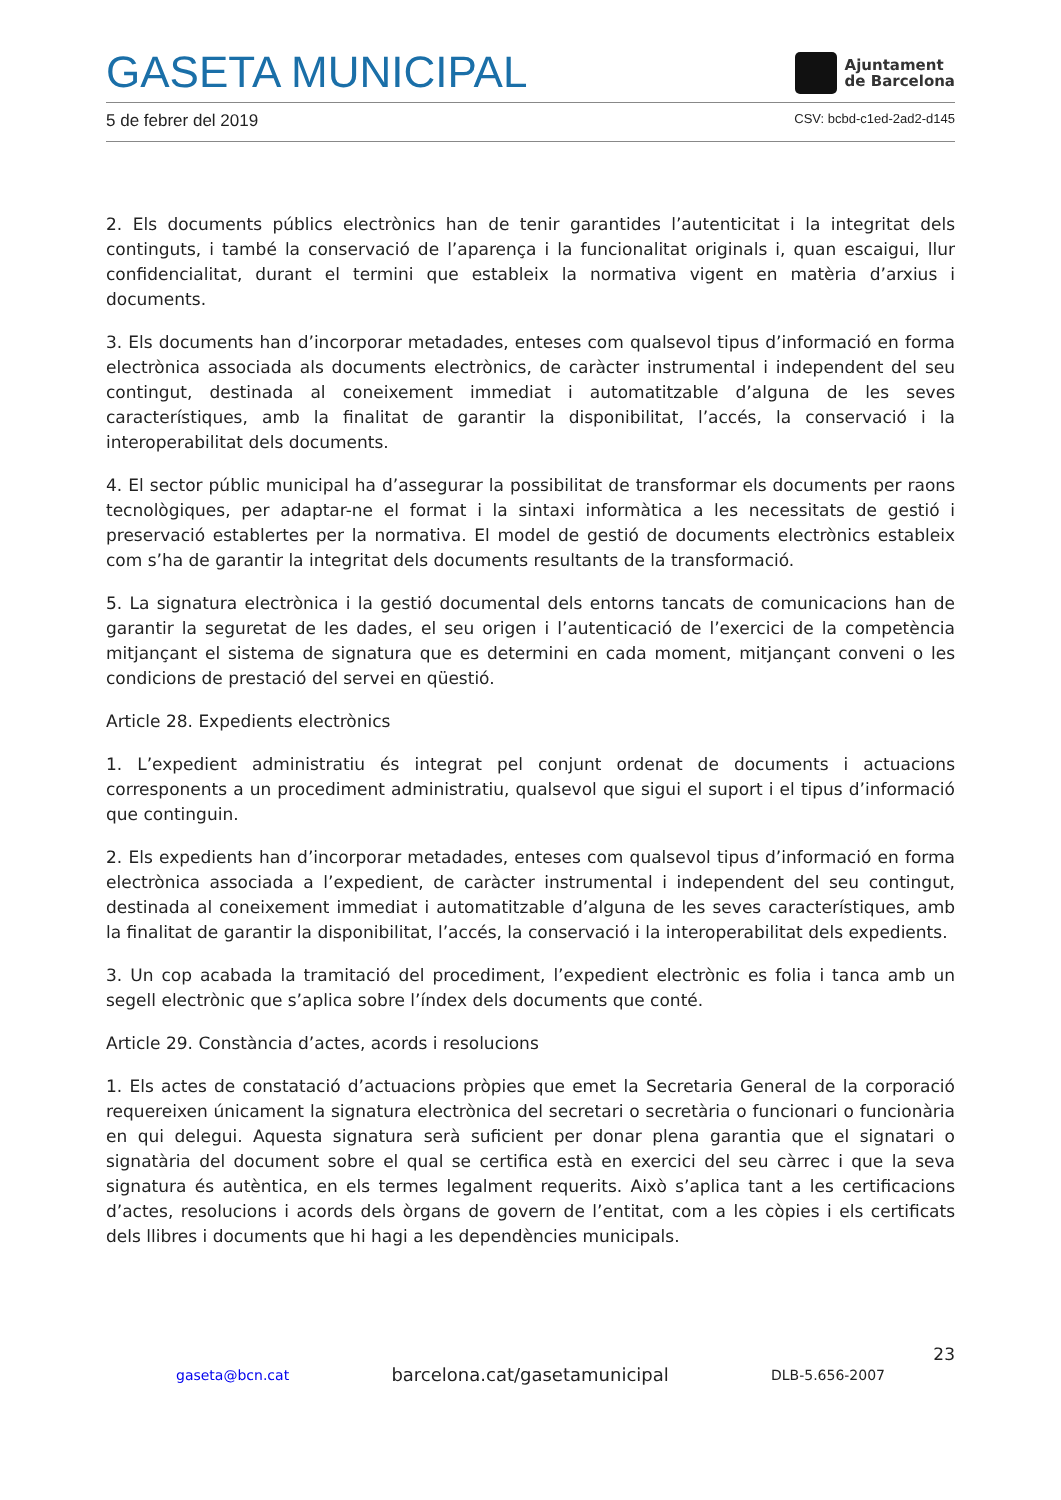GASETA MUNICIPAL
Ajuntament
de Barcelona
5 de febrer del 2019 CSV: bcbd-c1ed-2ad2-d145
2. Els documents públics electrònics han de tenir garantides l’autenticitat i la integritat dels continguts, i també la conservació de l’aparença i la funcionalitat originals i, quan escaigui, llur confidencialitat, durant el termini que estableix la normativa vigent en matèria d’arxius i documents.
3. Els documents han d’incorporar metadades, enteses com qualsevol tipus d’informació en forma electrònica associada als documents electrònics, de caràcter instrumental i independent del seu contingut, destinada al coneixement immediat i automatitzable d’alguna de les seves característiques, amb la finalitat de garantir la disponibilitat, l’accés, la conservació i la interoperabilitat dels documents.
4. El sector públic municipal ha d’assegurar la possibilitat de transformar els documents per raons tecnològiques, per adaptar-ne el format i la sintaxi informàtica a les necessitats de gestió i preservació establertes per la normativa. El model de gestió de documents electrònics estableix com s’ha de garantir la integritat dels documents resultants de la transformació.
5. La signatura electrònica i la gestió documental dels entorns tancats de comunicacions han de garantir la seguretat de les dades, el seu origen i l’autenticació de l’exercici de la competència mitjançant el sistema de signatura que es determini en cada moment, mitjançant conveni o les condicions de prestació del servei en qüestió.
Article 28. Expedients electrònics
1. L’expedient administratiu és integrat pel conjunt ordenat de documents i actuacions corresponents a un procediment administratiu, qualsevol que sigui el suport i el tipus d’informació que continguin.
2. Els expedients han d’incorporar metadades, enteses com qualsevol tipus d’informació en forma electrònica associada a l’expedient, de caràcter instrumental i independent del seu contingut, destinada al coneixement immediat i automatitzable d’alguna de les seves característiques, amb la finalitat de garantir la disponibilitat, l’accés, la conservació i la interoperabilitat dels expedients.
3. Un cop acabada la tramitació del procediment, l’expedient electrònic es folia i tanca amb un segell electrònic que s’aplica sobre l’índex dels documents que conté.
Article 29. Constància d’actes, acords i resolucions
1. Els actes de constatació d’actuacions pròpies que emet la Secretaria General de la corporació requereixen únicament la signatura electrònica del secretari o secretària o funcionari o funcionària en qui delegui. Aquesta signatura serà suficient per donar plena garantia que el signatari o signatària del document sobre el qual se certifica està en exercici del seu càrrec i que la seva signatura és autèntica, en els termes legalment requerits. Això s’aplica tant a les certificacions d’actes, resolucions i acords dels òrgans de govern de l’entitat, com a les còpies i els certificats dels llibres i documents que hi hagi a les dependències municipals.
23
gaseta@bcn.cat barcelona.cat/gasetamunicipal DLB-5.656-2007